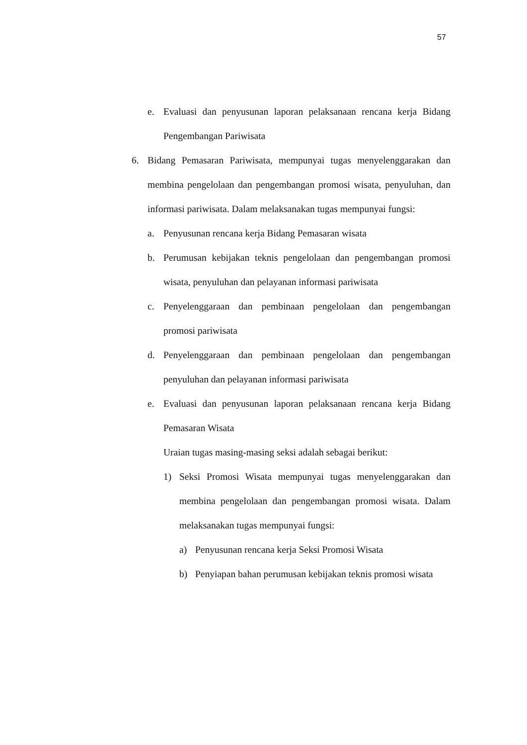57
e. Evaluasi dan penyusunan laporan pelaksanaan rencana kerja Bidang Pengembangan Pariwisata
6. Bidang Pemasaran Pariwisata, mempunyai tugas menyelenggarakan dan membina pengelolaan dan pengembangan promosi wisata, penyuluhan, dan informasi pariwisata. Dalam melaksanakan tugas mempunyai fungsi:
a. Penyusunan rencana kerja Bidang Pemasaran wisata
b. Perumusan kebijakan teknis pengelolaan dan pengembangan promosi wisata, penyuluhan dan pelayanan informasi pariwisata
c. Penyelenggaraan dan pembinaan pengelolaan dan pengembangan promosi pariwisata
d. Penyelenggaraan dan pembinaan pengelolaan dan pengembangan penyuluhan dan pelayanan informasi pariwisata
e. Evaluasi dan penyusunan laporan pelaksanaan rencana kerja Bidang Pemasaran Wisata
Uraian tugas masing-masing seksi adalah sebagai berikut:
1) Seksi Promosi Wisata mempunyai tugas menyelenggarakan dan membina pengelolaan dan pengembangan promosi wisata. Dalam melaksanakan tugas mempunyai fungsi:
a) Penyusunan rencana kerja Seksi Promosi Wisata
b) Penyiapan bahan perumusan kebijakan teknis promosi wisata